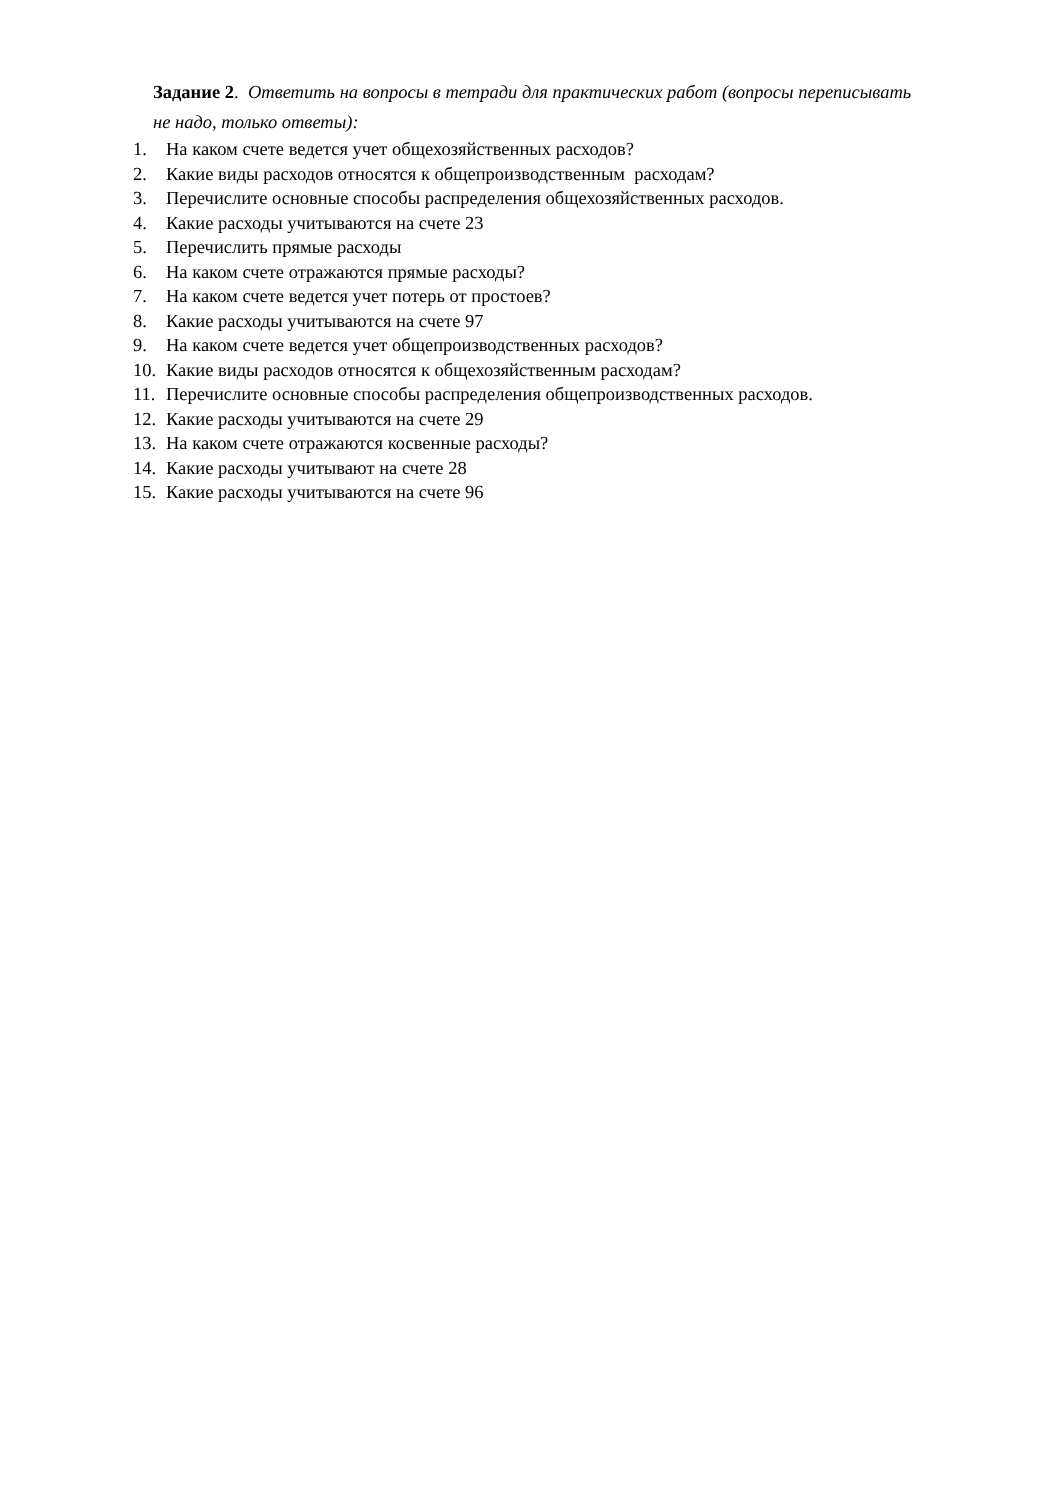Задание 2. Ответить на вопросы в тетради для практических работ (вопросы переписывать не надо, только ответы):
1. На каком счете ведется учет общехозяйственных расходов?
2. Какие виды расходов относятся к общепроизводственным расходам?
3. Перечислите основные способы распределения общехозяйственных расходов.
4. Какие расходы учитываются на счете 23
5. Перечислить прямые расходы
6. На каком счете отражаются прямые расходы?
7. На каком счете ведется учет потерь от простоев?
8. Какие расходы учитываются на счете 97
9. На каком счете ведется учет общепроизводственных расходов?
10. Какие виды расходов относятся к общехозяйственным расходам?
11. Перечислите основные способы распределения общепроизводственных расходов.
12. Какие расходы учитываются на счете 29
13. На каком счете отражаются косвенные расходы?
14. Какие расходы учитывают на счете 28
15. Какие расходы учитываются на счете 96